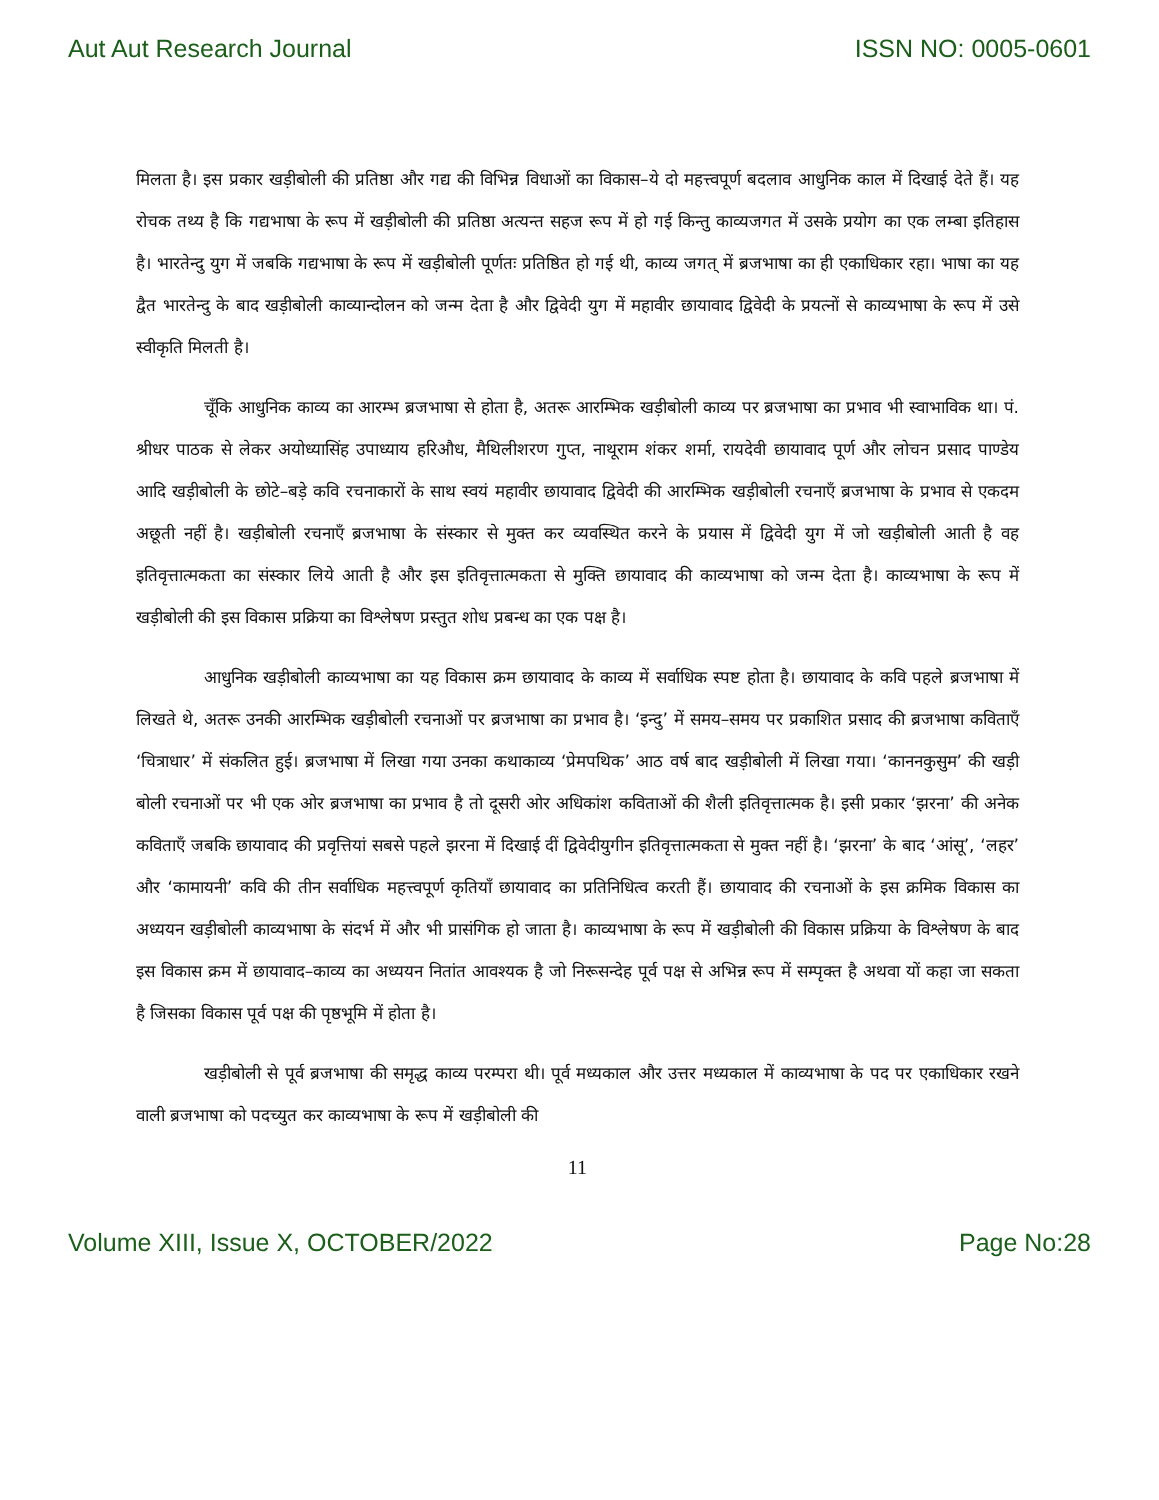Aut Aut Research Journal ISSN NO: 0005-0601
मिलता है। इस प्रकार खड़ीबोली की प्रतिष्ठा और गद्य की विभिन्न विधाओं का विकास–ये दो महत्त्वपूर्ण बदलाव आधुनिक काल में दिखाई देते हैं। यह रोचक तथ्य है कि गद्यभाषा के रूप में खड़ीबोली की प्रतिष्ठा अत्यन्त सहज रूप में हो गई किन्तु काव्यजगत में उसके प्रयोग का एक लम्बा इतिहास है। भारतेन्दु युग में जबकि गद्यभाषा के रूप में खड़ीबोली पूर्णतः प्रतिष्ठित हो गई थी, काव्य जगत् में ब्रजभाषा का ही एकाधिकार रहा। भाषा का यह द्वैत भारतेन्दु के बाद खड़ीबोली काव्यान्दोलन को जन्म देता है और द्विवेदी युग में महावीर छायावाद द्विवेदी के प्रयत्नों से काव्यभाषा के रूप में उसे स्वीकृति मिलती है।
चूँकि आधुनिक काव्य का आरम्भ ब्रजभाषा से होता है, अतरू आरम्भिक खड़ीबोली काव्य पर ब्रजभाषा का प्रभाव भी स्वाभाविक था। पं. श्रीधर पाठक से लेकर अयोध्यासिंह उपाध्याय हरिऔध, मैथिलीशरण गुप्त, नाथूराम शंकर शर्मा, रायदेवी छायावाद पूर्ण और लोचन प्रसाद पाण्डेय आदि खड़ीबोली के छोटे–बड़े कवि रचनाकारों के साथ स्वयं महावीर छायावाद द्विवेदी की आरम्भिक खड़ीबोली रचनाएँ ब्रजभाषा के प्रभाव से एकदम अछूती नहीं है। खड़ीबोली रचनाएँ ब्रजभाषा के संस्कार से मुक्त कर व्यवस्थित करने के प्रयास में द्विवेदी युग में जो खड़ीबोली आती है वह इतिवृत्तात्मकता का संस्कार लिये आती है और इस इतिवृत्तात्मकता से मुक्ति छायावाद की काव्यभाषा को जन्म देता है। काव्यभाषा के रूप में खड़ीबोली की इस विकास प्रक्रिया का विश्लेषण प्रस्तुत शोध प्रबन्ध का एक पक्ष है।
आधुनिक खड़ीबोली काव्यभाषा का यह विकास क्रम छायावाद के काव्य में सर्वाधिक स्पष्ट होता है। छायावाद के कवि पहले ब्रजभाषा में लिखते थे, अतरू उनकी आरम्भिक खड़ीबोली रचनाओं पर ब्रजभाषा का प्रभाव है। ‘इन्दु’ में समय–समय पर प्रकाशित प्रसाद की ब्रजभाषा कविताएँ ‘चित्राधार’ में संकलित हुई। ब्रजभाषा में लिखा गया उनका कथाकाव्य ‘प्रेमपथिक’ आठ वर्ष बाद खड़ीबोली में लिखा गया। ‘काननकुसुम’ की खड़ी बोली रचनाओं पर भी एक ओर ब्रजभाषा का प्रभाव है तो दूसरी ओर अधिकांश कविताओं की शैली इतिवृत्तात्मक है। इसी प्रकार ‘झरना’ की अनेक कविताएँ जबकि छायावाद की प्रवृत्तियां सबसे पहले झरना में दिखाई दीं द्विवेदीयुगीन इतिवृत्तात्मकता से मुक्त नहीं है। ‘झरना’ के बाद ‘आंसू’, ‘लहर’ और ‘कामायनी’ कवि की तीन सर्वाधिक महत्त्वपूर्ण कृतियाँ छायावाद का प्रतिनिधित्व करती हैं। छायावाद की रचनाओं के इस क्रमिक विकास का अध्ययन खड़ीबोली काव्यभाषा के संदर्भ में और भी प्रासंगिक हो जाता है। काव्यभाषा के रूप में खड़ीबोली की विकास प्रक्रिया के विश्लेषण के बाद इस विकास क्रम में छायावाद–काव्य का अध्ययन नितांत आवश्यक है जो निरूसन्देह पूर्व पक्ष से अभिन्न रूप में सम्पृक्त है अथवा यों कहा जा सकता है जिसका विकास पूर्व पक्ष की पृष्ठभूमि में होता है।
खड़ीबोली से पूर्व ब्रजभाषा की समृद्ध काव्य परम्परा थी। पूर्व मध्यकाल और उत्तर मध्यकाल में काव्यभाषा के पद पर एकाधिकार रखने वाली ब्रजभाषा को पदच्युत कर काव्यभाषा के रूप में खड़ीबोली की
11
Volume XIII, Issue X, OCTOBER/2022 Page No:28